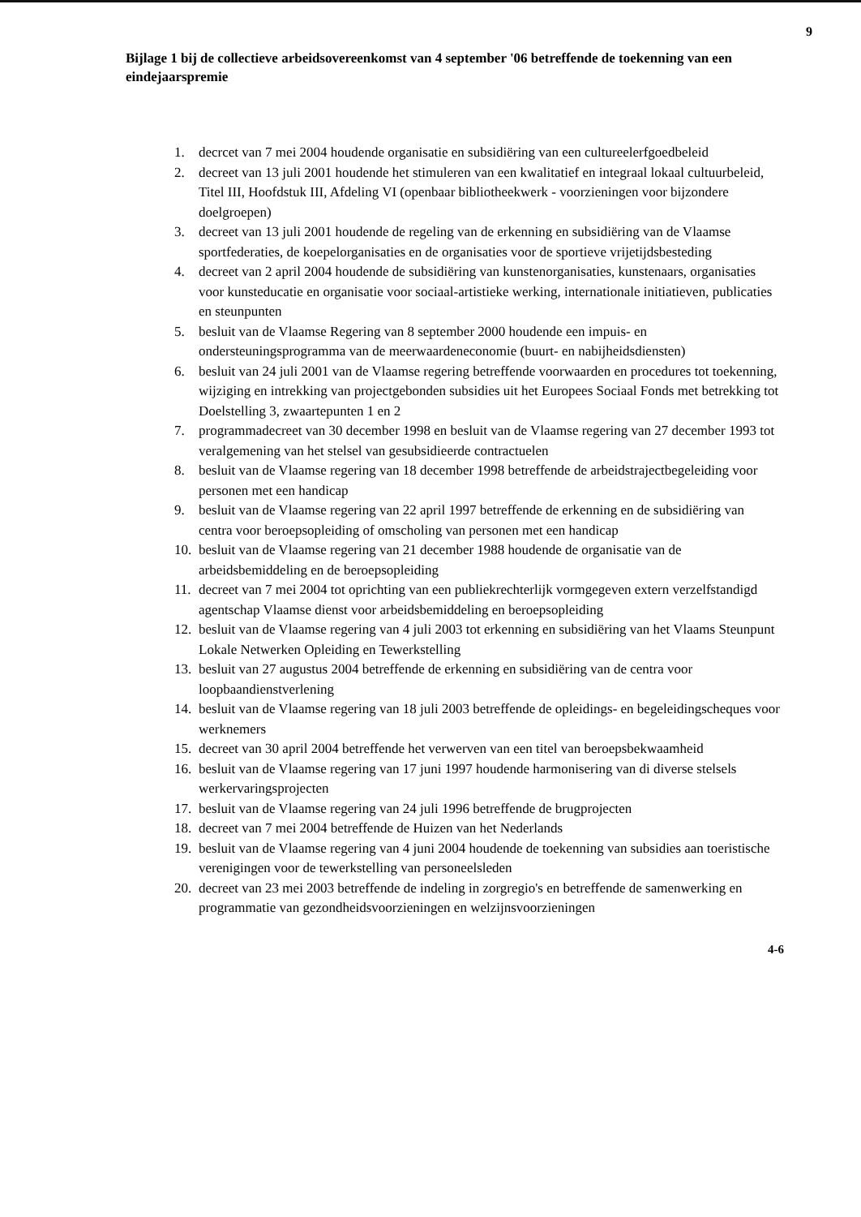9
Bijlage 1 bij de collectieve arbeidsovereenkomst van 4 september '06 betreffende de toekenning van een eindejaarspremie
1. decrcet van 7 mei 2004 houdende organisatie en subsidiëring van een cultureelerfgoedbeleid
2. decreet van 13 juli 2001 houdende het stimuleren van een kwalitatief en integraal lokaal cultuurbeleid, Titel III, Hoofdstuk III, Afdeling VI (openbaar bibliotheekwerk - voorzieningen voor bijzondere doelgroepen)
3. decreet van 13 juli 2001 houdende de regeling van de erkenning en subsidiëring van de Vlaamse sportfederaties, de koepelorganisaties en de organisaties voor de sportieve vrijetijdsbesteding
4. decreet van 2 april 2004 houdende de subsidiëring van kunstenorganisaties, kunstenaars, organisaties voor kunsteducatie en organisatie voor sociaal-artistieke werking, internationale initiatieven, publicaties en steunpunten
5. besluit van de Vlaamse Regering van 8 september 2000 houdende een impuis- en ondersteuningsprogramma van de meerwaardeneconomie (buurt- en nabijheidsdiensten)
6. besluit van 24 juli 2001 van de Vlaamse regering betreffende voorwaarden en procedures tot toekenning, wijziging en intrekking van projectgebonden subsidies uit het Europees Sociaal Fonds met betrekking tot Doelstelling 3, zwaartepunten 1 en 2
7. programmadecreet van 30 december 1998 en besluit van de Vlaamse regering van 27 december 1993 tot veralgemening van het stelsel van gesubsidieerde contractuelen
8. besluit van de Vlaamse regering van 18 december 1998 betreffende de arbeidstrajectbegeleiding voor personen met een handicap
9. besluit van de Vlaamse regering van 22 april 1997 betreffende de erkenning en de subsidiëring van centra voor beroepsopleiding of omscholing van personen met een handicap
10. besluit van de Vlaamse regering van 21 december 1988 houdende de organisatie van de arbeidsbemiddeling en de beroepsopleiding
11. decreet van 7 mei 2004 tot oprichting van een publiekrechterlijk vormgegeven extern verzelfstandigd agentschap Vlaamse dienst voor arbeidsbemiddeling en beroepsopleiding
12. besluit van de Vlaamse regering van 4 juli 2003 tot erkenning en subsidiëring van het Vlaams Steunpunt Lokale Netwerken Opleiding en Tewerkstelling
13. besluit van 27 augustus 2004 betreffende de erkenning en subsidiëring van de centra voor loopbaandienstverlening
14. besluit van de Vlaamse regering van 18 juli 2003 betreffende de opleidings- en begeleidingscheques voor werknemers
15. decreet van 30 april 2004 betreffende het verwerven van een titel van beroepsbekwaamheid
16. besluit van de Vlaamse regering van 17 juni 1997 houdende harmonisering van di diverse stelsels werkervaringsprojecten
17. besluit van de Vlaamse regering van 24 juli 1996 betreffende de brugprojecten
18. decreet van 7 mei 2004 betreffende de Huizen van het Nederlands
19. besluit van de Vlaamse regering van 4 juni 2004 houdende de toekenning van subsidies aan toeristische verenigingen voor de tewerkstelling van personeelsleden
20. decreet van 23 mei 2003 betreffende de indeling in zorgregio's en betreffende de samenwerking en programmatie van gezondheidsvoorzieningen en welzijnsvoorzieningen
4-6